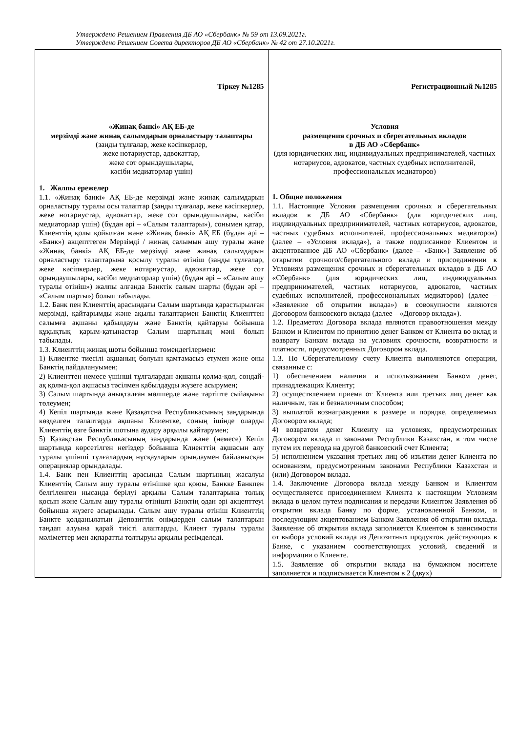Утверждено Решением Правления ДБ АО «Сбербанк» № 59 от 13.09.2021г.
Утверждено Решением Совета директоров ДБ АО «Сбербанк» № 42 от 27.10.2021г.
| Тіркеу №1285 «Жинақ банкі» АҚ ЕБ-де мерзімді және жинақ салымдарын орналастыру талаптары (заңды тұлғалар, жеке кәсіпкерлер, жеке нотариустар, адвокаттар, жеке сот орындаушылары, кәсіби медиаторлар үшін) 1. Жалпы ережелер 1.1. «Жинақ банкі» АҚ ЕБ-де мерзімді және жинақ салымдарын орналастыру туралы осы талаптар (заңды тұлғалар, жеке кәсіпкерлер, жеке нотариустар, адвокаттар, жеке сот орындаушылары, кәсіби медиаторлар үшін) (бұдан әрі – «Салым талаптары»), сонымен қатар, Клиенттің қолы қойылған және «Жинақ банкі» АҚ ЕБ (бұдан әрі – «Банк») акцепттеген Мерзімді / жинақ салымын ашу туралы және «Жинақ банкі» АҚ ЕБ-де мерзімді және жинақ салымдарын орналастыру талаптарына қосылу туралы өтініш (заңды тұлғалар, жеке кәсіпкерлер, жеке нотариустар, адвокаттар, жеке сот орындаушылары, кәсіби медиаторлар үшін) (бұдан әрі – «Салым ашу туралы өтініш») жалпы алғанда Банктік салым шарты (бұдан әрі – «Салым шарты») болып табылады. 1.2. Банк пен Клиенттің арасындағы Салым шартында қарастырылған мерзімді, қайтарымды және ақылы талаптармен Банктің Клиенттен салымға ақшаны қабылдауы және Банктің қайтаруы бойынша құқықтық қарым-қатынастар Салым шартының мәні болып табылады. 1.3. Клиенттің жинақ шоты бойынша төмендегілермен: 1) Клиентке тиесілі ақшаның болуын қамтамасыз етумен және оны Банктің пайдалануымен; 2) Клиенттен немесе үшінші тұлғалардан ақшаны қолма-қол, сондай-ақ қолма-қол ақшасыз тәсілмен қабылдауды жүзеге асырумен; 3) Салым шартында анықталған мөлшерде және тәртіпте сыйақыны төлеумен; 4) Кепіл шартында және Қазақатсна Республикасының заңдарында көзделген талаптарда ақшаны Клиентке, соның ішінде оларды Клиенттің өзге банктік шотына аудару арқылы қайтарумен; 5) Қазақстан Республикасының заңдарында және (немесе) Кепіл шартында көрсетілген негіздер бойынша Клиенттің ақшасын алу туралы үшінші тұлғалардың нұсқауларын орындаумен байланысқан операциялар орындалады. 1.4. Банк пен Клиенттің арасында Салым шартының жасалуы Клиенттің Салым ашу туралы өтінішке қол қоюы, Банкке Банкпен белгіленген нысанда берілуі арқылы Салым талаптарына толық қосып және Салым ашу туралы өтінішті Банктің одан әрі акцепттеуі бойынша жүзеге асырылады. Салым ашу туралы өтініш Клиенттің Банкте қолданылатын Депозиттік өнімдерден салым талаптарын таңдап алуына қарай тиісті алаптарды, Клиент туралы туралы мәліметтер мен ақпаратты толтыруы арқылы ресімделеді. | Регистрационный №1285 Условия размещения срочных и сберегательных вкладов в ДБ АО «Сбербанк» (для юридических лиц, индивидуальных предпринимателей, частных нотариусов, адвокатов, частных судебных исполнителей, профессиональных медиаторов) 1. Общие положения 1.1. Настоящие Условия размещения срочных и сберегательных вкладов в ДБ АО «Сбербанк» (для юридических лиц, индивидуальных предпринимателей, частных нотариусов, адвокатов, частных судебных исполнителей, профессиональных медиаторов) (далее – «Условия вклада»), а также подписанное Клиентом и акцептованное ДБ АО «Сбербанк» (далее – «Банк») Заявление об открытии срочного/сберегательного вклада и присоединении к Условиям размещения срочных и сберегательных вкладов в ДБ АО «Сбербанк» (для юридических лиц, индивидуальных предпринимателей, частных нотариусов, адвокатов, частных судебных исполнителей, профессиональных медиаторов) (далее – «Заявление об открытии вклада») в совокупности являются Договором банковского вклада (далее – «Договор вклада»). 1.2. Предметом Договора вклада являются правоотношения между Банком и Клиентом по принятию денег Банком от Клиента во вклад и возврату Банком вклада на условиях срочности, возвратности и платности, предусмотренных Договором вклада. 1.3. По Сберегательному счету Клиента выполняются операции, связанные с: 1) обеспечением наличия и использованием Банком денег, принадлежащих Клиенту; 2) осуществлением приема от Клиента или третьих лиц денег как наличным, так и безналичным способом; 3) выплатой вознаграждения в размере и порядке, определяемых Договором вклада; 4) возвратом денег Клиенту на условиях, предусмотренных Договором вклада и законами Республики Казахстан, в том числе путем их перевода на другой банковский счет Клиента; 5) исполнением указания третьих лиц об изъятии денег Клиента по основаниям, предусмотренным законами Республики Казахстан и (или) Договором вклада. 1.4. Заключение Договора вклада между Банком и Клиентом осуществляется присоединением Клиента к настоящим Условиям вклада в целом путем подписания и передачи Клиентом Заявления об открытии вклада Банку по форме, установленной Банком, и последующим акцептованием Банком Заявления об открытии вклада. Заявление об открытии вклада заполняется Клиентом в зависимости от выбора условий вклада из Депозитных продуктов, действующих в Банке, с указанием соответствующих условий, сведений и информации о Клиенте. 1.5. Заявление об открытии вклада на бумажном носителе заполняется и подписывается Клиентом в 2 (двух) |